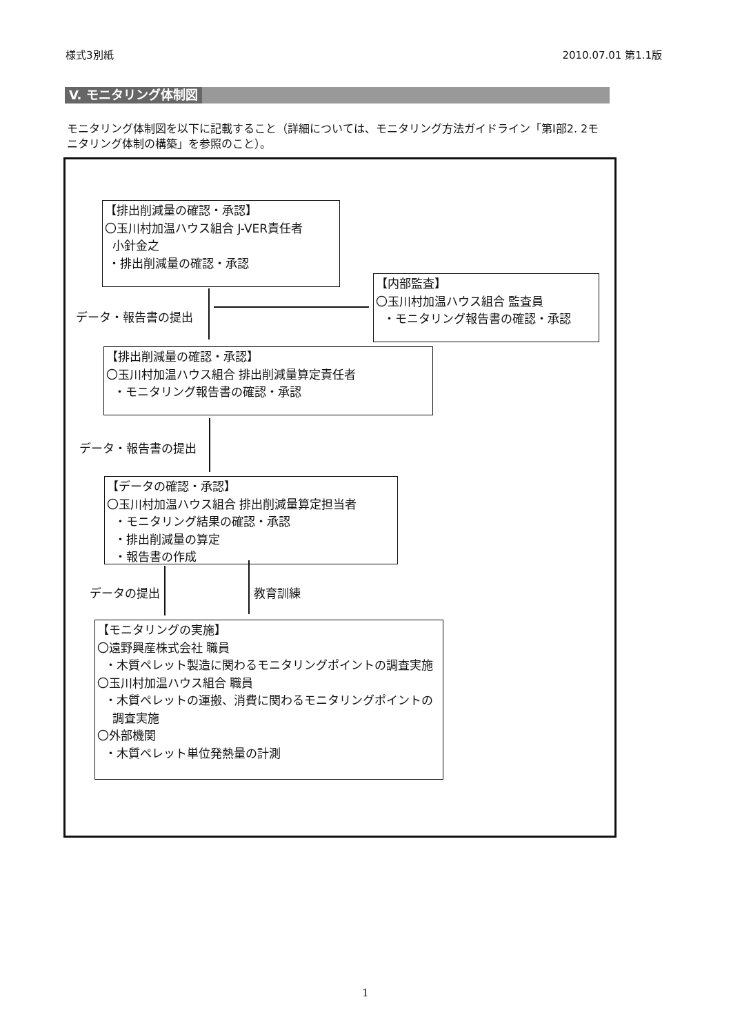様式3別紙 2010.07.01 第1.1版
V. モニタリング体制図
モニタリング体制図を以下に記載すること（詳細については、モニタリング方法ガイドライン「第Ⅰ部2. 2モニタリング体制の構築」を参照のこと）。
【排出削減量の確認・承認】
〇玉川村加温ハウス組合 J-VER責任者
小針金之
・排出削減量の確認・承認
【内部監査】
〇玉川村加温ハウス組合 監査員
・モニタリング報告書の確認・承認
データ・報告書の提出
【排出削減量の確認・承認】
〇玉川村加温ハウス組合 排出削減量算定責任者
・モニタリング報告書の確認・承認
データ・報告書の提出
【データの確認・承認】
〇玉川村加温ハウス組合 排出削減量算定担当者
・モニタリング結果の確認・承認
・排出削減量の算定
・報告書の作成
データの提出 教育訓練
【モニタリングの実施】
〇遠野興産株式会社 職員
・木質ペレット製造に関わるモニタリングポイントの調査実施
〇玉川村加温ハウス組合 職員
・木質ペレットの運搬、消費に関わるモニタリングポイントの
調査実施
〇外部機関
・木質ペレット単位発熱量の計測
1